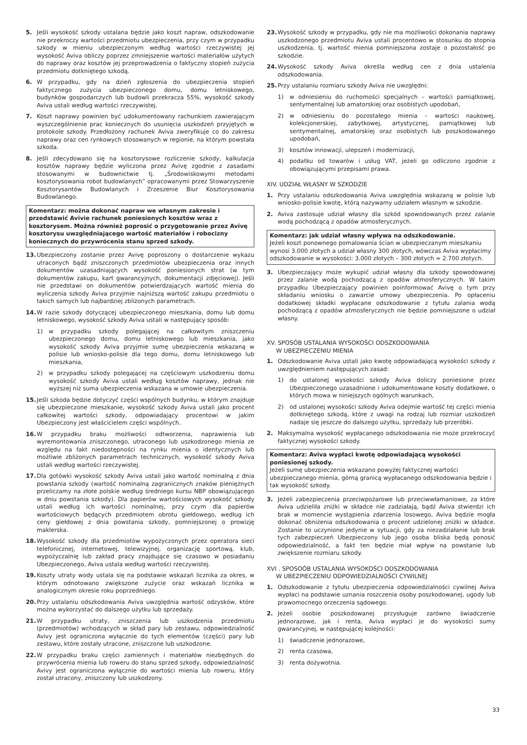5. Jeśli wysokość szkody ustalana będzie jako koszt napraw, odszkodowanie nie przekroczy wartości przedmiotu ubezpieczenia, przy czym w przypadku szkody w mieniu ubezpieczonym według wartości rzeczywistej jej wysokość Aviva obliczy poprzez zmniejszenie wartości materiałów użytych do naprawy oraz kosztów jej przeprowadzenia o faktyczny stopień zużycia przedmiotu dotkniętego szkodą.
6. W przypadku, gdy na dzień zgłoszenia do ubezpieczenia stopień faktycznego zużycia ubezpieczonego domu, domu letniskowego, budynków gospodarczych lub budowli przekracza 55%, wysokość szkody Aviva ustali według wartości rzeczywistej.
7. Koszt naprawy powinien być udokumentowany rachunkiem zawierającym wyszczególnienie prac koniecznych do usunięcia uszkodzeń przyjętych w protokole szkody. Przedłożony rachunek Aviva zweryfikuje co do zakresu naprawy oraz cen rynkowych stosowanych w regionie, na którym powstała szkoda.
8. Jeśli zdecydowano się na kosztorysowe rozliczenie szkody, kalkulacja kosztów naprawy będzie wyliczona przez Avivę zgodnie z zasadami stosowanymi w budownictwie tj. „Środowiskowymi metodami kosztorysowania robot budowlanych” opracowanymi przez Stowarzyszenie Kosztorysantów Budowlanych i Zrzeszenie Biur Kosztorysowania Budowlanego.
Komentarz: można dokonać napraw we własnym zakresie i przedstawić Avivie rachunek poniesionych kosztów wraz z kosztorysem. Można również poprosić o przygotowanie przez Avivę kosztorysu uwzględniającego wartość materiałów i robocizny koniecznych do przywrócenia stanu sprzed szkody.
13. Ubezpieczony zostanie przez Avivę poproszony o dostarczenie wykazu utraconych bądź zniszczonych przedmiotów ubezpieczenia oraz innych dokumentów uzasadniających wysokość poniesionych strat (w tym dokumentów zakupu, kart gwarancyjnych, dokumentacji zdjęciowej). Jeśli nie przedstawi on dokumentów potwierdzających wartość mienia do wyliczenia szkody Aviva przyjmie najniższą wartość zakupu przedmiotu o takich samych lub najbardziej zbliżonych parametrach.
14. W razie szkody dotyczącej ubezpieczonego mieszkania, domu lub domu letniskowego, wysokość szkody Aviva ustali w następujący sposób:
1) w przypadku szkody polegającej na całkowitym zniszczeniu ubezpieczonego domu, domu letniskowego lub mieszkania, jako wysokość szkody Aviva przyjmie sumę ubezpieczenia wskazaną w polisie lub wniosko-polisie dla tego domu, domu letniskowego lub mieszkania,
2) w przypadku szkody polegającej na częściowym uszkodzeniu domu wysokość szkody Aviva ustali według kosztów naprawy, jednak nie wyższej niż suma ubezpieczenia wskazana w umowie ubezpieczenia.
15. Jeśli szkoda będzie dotyczyć części wspólnych budynku, w którym znajduje się ubezpieczone mieszkanie, wysokość szkody Aviva ustali jako procent całkowitej wartości szkody, odpowiadający procentowi w jakim Ubezpieczony jest właścicielem części wspólnych.
16. W przypadku braku możliwości odtworzenia, naprawienia lub wyremontowania zniszczonego, utraconego lub uszkodzonego mienia ze względu na fakt niedostępności na rynku mienia o identycznych lub możliwie zbliżonych parametrach technicznych, wysokość szkody Aviva ustali według wartości rzeczywistej.
17. Dla gotówki wysokość szkody Aviva ustali jako wartość nominalną z dnia powstania szkody (wartość nominalną zagranicznych znaków pieniężnych przeliczamy na złote polskie według średniego kursu NBP obowiązującego w dniu powstania szkody). Dla papierów wartościowych wysokość szkody ustali według ich wartości nominalnej, przy czym dla papierów wartościowych będących przedmiotem obrotu giełdowego, według ich ceny giełdowej z dnia powstania szkody, pomniejszonej o prowizję maklerska.
18. Wysokość szkody dla przedmiotów wypożyczonych przez operatora sieci telefonicznej, internetowej, telewizyjnej, organizację sportową, klub, wypożyczalnię lub zakład pracy znajdujące się czasowo w posiadaniu Ubezpieczonego, Aviva ustala według wartości rzeczywistej.
19. Koszty utraty wody ustala się na podstawie wskazań licznika za okres, w którym odnotowano zwiększone zużycie oraz wskazań licznika w analogicznym okresie roku poprzedniego.
20. Przy ustalaniu odszkodowania Aviva uwzględnia wartość odzysków, które można wykorzystać do dalszego użytku lub sprzedaży.
21. W przypadku utraty, zniszczenia lub uszkodzenia przedmiotu (przedmiotów) wchodzących w skład pary lub zestawu, odpowiedzialność Avivy jest ograniczona wyłącznie do tych elementów (części) pary lub zestawu, które zostały utracone, zniszczone lub uszkodzone.
22. W przypadku braku części zamiennych i materiałów niezbędnych do przywrócenia mienia lub roweru do stanu sprzed szkody, odpowiedzialność Avivy jest ograniczona wyłącznie do wartości mienia lub roweru, który został utracony, zniszczony lub uszkodzony.
23. Wysokość szkody w przypadku, gdy nie ma możliwości dokonania naprawy uszkodzonego przedmiotu Aviva ustali procentowo w stosunku do stopnia uszkodzenia, tj. wartość mienia pomniejszona zostaje o pozostałość po szkodzie.
24. Wysokość szkody Aviva określa według cen z dnia ustalenia odszkodowania.
25. Przy ustalaniu rozmiaru szkody Aviva nie uwzględni:
1) w odniesieniu do ruchomości specjalnych – wartości pamiątkowej, sentymentalnej lub amatorskiej oraz osobistych upodobań,
2) w odniesieniu do pozostałego mienia – wartości naukowej, kolekcjonerskiej, zabytkowej, artystycznej, pamiątkowej lub sentymentalnej, amatorskiej oraz osobistych lub poszkodowanego upodobań,
3) kosztów innowacji, ulepszeń i modernizacji,
4) podatku od towarów i usług VAT, jeżeli go odliczono zgodnie z obowiązującymi przepisami prawa.
XIV. UDZIAŁ WŁASNY W SZKODZIE
1. Przy ustalaniu odszkodowania Aviva uwzględnia wskazaną w polisie lub wniosko-polisie kwotę, którą nazywamy udziałem własnym w szkodzie.
2. Aviva zastosuje udział własny dla szkód spowodowanych przez zalanie wodą pochodzącą z opadów atmosferycznych.
Komentarz: jak udział własny wpływa na odszkodowanie.
Jeżeli koszt ponownego pomalowania ścian w ubezpieczanym mieszkaniu wynosi 3.000 złotych a udział własny 300 złotych, wówczas Aviva wypłacimy odszkodowanie w wysokości: 3.000 złotych – 300 złotych = 2.700 złotych.
3. Ubezpieczający może wykupić udział własny dla szkody spowodowanej przez zalanie wodą pochodzącą z opadów atmosferycznych. W takim przypadku Ubezpieczający powinien poinformować Avivę o tym przy składaniu wniosku o zawarcie umowy ubezpieczenia. Po opłaceniu dodatkowej składki wypłacane odszkodowanie z tytułu zalania wodą pochodzącą z opadów atmosferycznych nie będzie pomniejszone o udział własny.
XV. SPOSÓB USTALANIA WYSOKOŚCI ODSZKODOWANIA
W UBEZPIECZENIU MIENIA
1. Odszkodowanie Aviva ustali jako kwotę odpowiadającą wysokości szkody z uwzględnieniem następujących zasad:
1) do ustalonej wysokości szkody Aviva doliczy poniesione przez Ubezpieczonego uzasadnione i udokumentowane koszty dodatkowe, o których mowa w niniejszych ogólnych warunkach,
2) od ustalonej wysokości szkody Aviva odejmie wartość tej części mienia dotkniętego szkodą, które z uwagi na rodzaj lub rozmiar uszkodzeń nadaje się jeszcze do dalszego użytku, sprzedaży lub przeróbki.
2. Maksymalna wysokość wypłacanego odszkodowania nie może przekroczyć faktycznej wysokości szkody.
Komentarz: Aviva wypłaci kwotę odpowiadającą wysokości poniesionej szkody.
Jeżeli sumę ubezpieczenia wskazano powyżej faktycznej wartości ubezpieczanego mienia, górną granicą wypłacanego odszkodowania będzie i tak wysokość szkody.
3. Jeżeli zabezpieczenia przeciwpożarowe lub przeciwwłamaniowe, za które Aviva udzieliła zniżki w składce nie zadziałają, bądź Aviva stwierdzi ich brak w momencie wystąpienia zdarzenia losowego, Aviva będzie mogła dokonać obniżenia odszkodowania o procent udzielonej zniżki w składce. Zostanie to uczynione jedynie w sytuacji, gdy za niezadziałanie lub brak tych zabezpieczeń Ubezpieczony lub jego osoba bliska będą ponosić odpowiedzialność, a fakt ten będzie miał wpływ na powstanie lub zwiększenie rozmiaru szkody.
XVI . SPOSOÓB USTALANIA WYSOKOŚCI ODSZKODOWANIA
W UBEZPIECZENIU ODPOWIEDZIALNOŚCI CYWILNEJ
1. Odszkodowanie z tytułu ubezpieczenia odpowiedzialności cywilnej Aviva wypłaci na podstawie uznania roszczenia osoby poszkodowanej, ugody lub prawomocnego orzeczenia sądowego.
2. Jeżeli osobie poszkodowanej przysługuje zarówno świadczenie jednorazowe, jak i renta, Aviva wypłaci je do wysokości sumy gwarancyjnej, w następującej kolejności:
1) świadczenie jednorazowe,
2) renta czasowa,
3) renta dożywotnia.
33